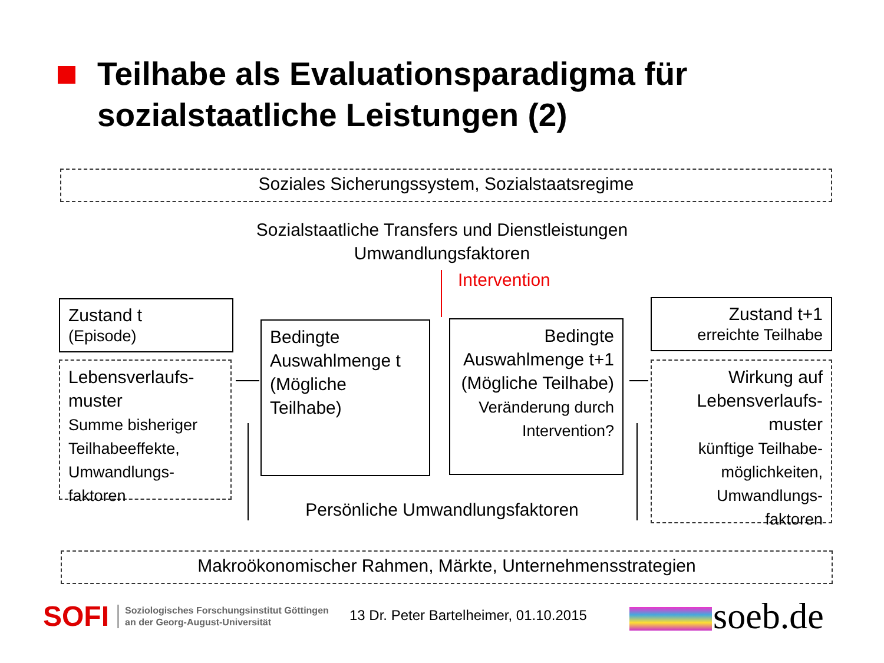Teilhabe als Evaluationsparadigma für
sozialstaatliche Leistungen (2)
Soziales Sicherungssystem, Sozialstaatsregime
Sozialstaatliche Transfers und Dienstleistungen
Umwandlungsfaktoren
Intervention
Zustand t
(Episode)
Lebensverlaufs-
muster
Summe bisheriger Teilhabeeffekte, Umwandlungs-
faktoren
Bedingte Auswahlmenge t (Mögliche Teilhabe)
Bedingte Auswahlmenge t+1 (Mögliche Teilhabe)
Veränderung durch Intervention?
Zustand t+1
erreichte Teilhabe
Wirkung auf Lebensverlaufs-
muster
künftige Teilhabe-
möglichkeiten, Umwandlungs-
faktoren
Persönliche Umwandlungsfaktoren
Makroökonomischer Rahmen, Märkte, Unternehmensstrategien
SOFI Soziologisches Forschungsinstitut Göttingen
an der Georg-August-Universität
13 Dr. Peter Bartelheimer, 01.10.2015
soeb.de